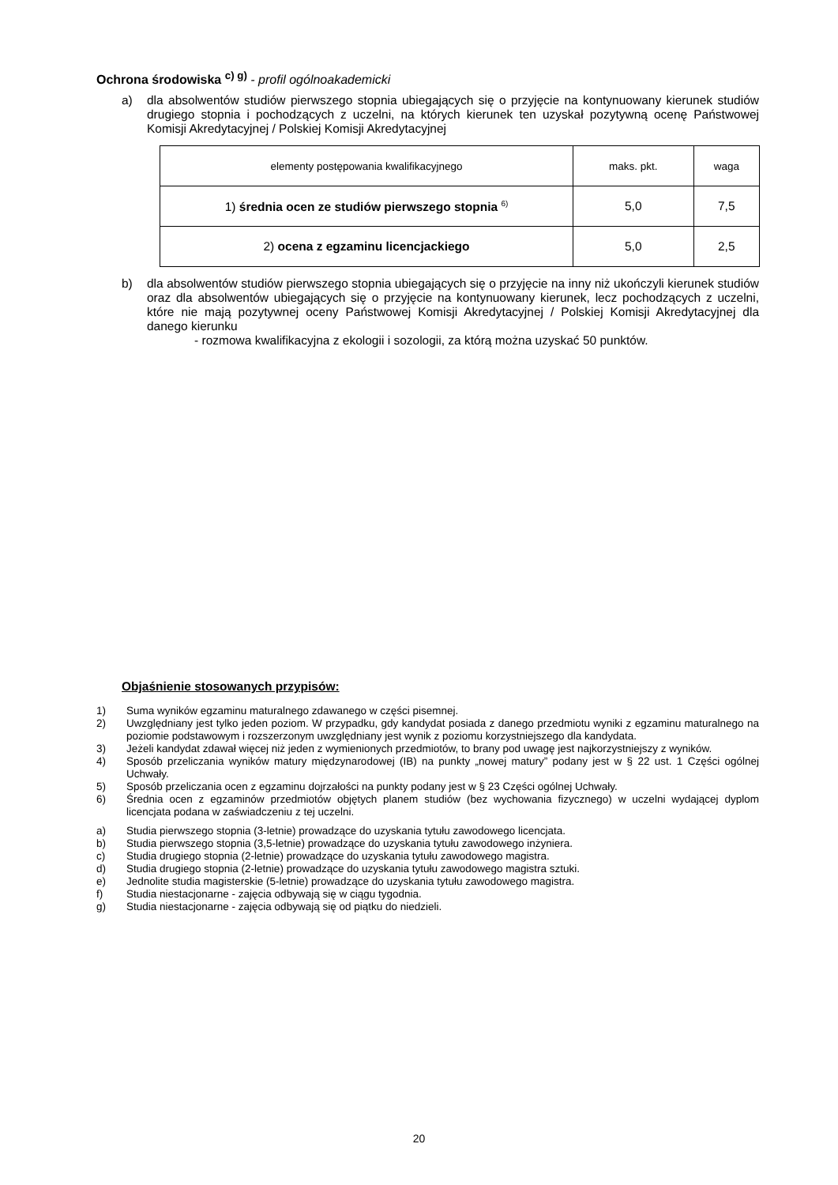Ochrona środowiska <sup>c) g)</sup> - profil ogólnoakademicki
a) dla absolwentów studiów pierwszego stopnia ubiegających się o przyjęcie na kontynuowany kierunek studiów drugiego stopnia i pochodzących z uczelni, na których kierunek ten uzyskał pozytywną ocenę Państwowej Komisji Akredytacyjnej / Polskiej Komisji Akredytacyjnej
| elementy postępowania kwalifikacyjnego | maks. pkt. | waga |
| --- | --- | --- |
| 1) średnia ocen ze studiów pierwszego stopnia <sup>6)</sup> | 5,0 | 7,5 |
| 2) ocena z egzaminu licencjackiego | 5,0 | 2,5 |
b) dla absolwentów studiów pierwszego stopnia ubiegających się o przyjęcie na inny niż ukończyli kierunek studiów oraz dla absolwentów ubiegających się o przyjęcie na kontynuowany kierunek, lecz pochodzących z uczelni, które nie mają pozytywnej oceny Państwowej Komisji Akredytacyjnej / Polskiej Komisji Akredytacyjnej dla danego kierunku
- rozmowa kwalifikacyjna z ekologii i sozologii, za którą można uzyskać 50 punktów.
Objaśnienie stosowanych przypisów:
1) Suma wyników egzaminu maturalnego zdawanego w części pisemnej.
2) Uwzględniany jest tylko jeden poziom. W przypadku, gdy kandydat posiada z danego przedmiotu wyniki z egzaminu maturalnego na poziomie podstawowym i rozszerzonym uwzględniany jest wynik z poziomu korzystniejszego dla kandydata.
3) Jeżeli kandydat zdawał więcej niż jeden z wymienionych przedmiotów, to brany pod uwagę jest najkorzystniejszy z wyników.
4) Sposób przeliczania wyników matury międzynarodowej (IB) na punkty „nowej matury” podany jest w § 22 ust. 1 Części ogólnej Uchwały.
5) Sposób przeliczania ocen z egzaminu dojrzałości na punkty podany jest w § 23 Części ogólnej Uchwały.
6) Średnia ocen z egzaminów przedmiotów objętych planem studiów (bez wychowania fizycznego) w uczelni wydającej dyplom licencjata podana w zaświadczeniu z tej uczelni.
a) Studia pierwszego stopnia (3-letnie) prowadzące do uzyskania tytułu zawodowego licencjata.
b) Studia pierwszego stopnia (3,5-letnie) prowadzące do uzyskania tytułu zawodowego inżyniera.
c) Studia drugiego stopnia (2-letnie) prowadzące do uzyskania tytułu zawodowego magistra.
d) Studia drugiego stopnia (2-letnie) prowadzące do uzyskania tytułu zawodowego magistra sztuki.
e) Jednolite studia magisterskie (5-letnie) prowadzące do uzyskania tytułu zawodowego magistra.
f) Studia niestacjonarne - zajęcia odbywają się w ciągu tygodnia.
g) Studia niestacjonarne - zajęcia odbywają się od piątku do niedzieli.
20